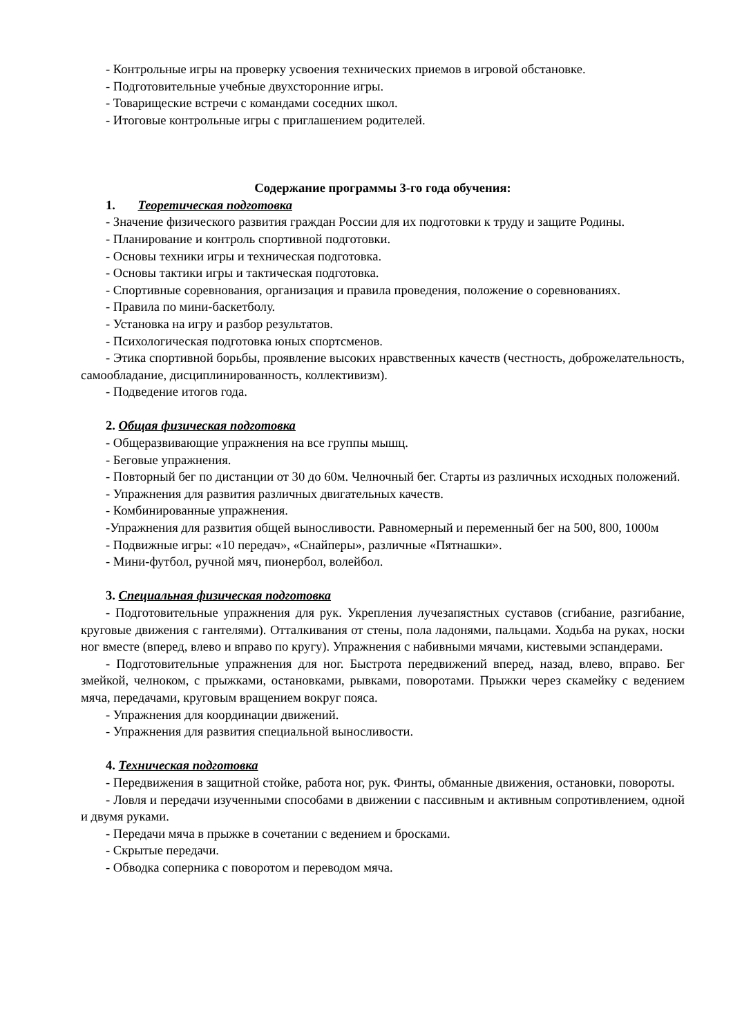- Контрольные игры на проверку усвоения технических приемов в игровой обстановке.
- Подготовительные учебные двухсторонние игры.
- Товарищеские встречи с командами соседних школ.
- Итоговые контрольные игры с приглашением родителей.
Содержание программы 3-го года обучения:
1. Теоретическая подготовка
- Значение физического развития граждан России для их подготовки к труду и защите Родины.
- Планирование и контроль спортивной подготовки.
- Основы техники игры и техническая подготовка.
- Основы тактики игры и тактическая подготовка.
- Спортивные соревнования, организация и правила проведения, положение о соревнованиях.
- Правила по мини-баскетболу.
- Установка на игру и разбор результатов.
- Психологическая подготовка юных спортсменов.
- Этика спортивной борьбы, проявление высоких нравственных качеств (честность, доброжелательность, самообладание, дисциплинированность, коллективизм).
- Подведение итогов года.
2. Общая физическая подготовка
- Общеразвивающие упражнения на все группы мышц.
- Беговые упражнения.
- Повторный бег по дистанции от 30 до 60м. Челночный бег. Старты из различных исходных положений.
- Упражнения для развития различных двигательных качеств.
- Комбинированные упражнения.
-Упражнения для развития общей выносливости. Равномерный и переменный бег на 500, 800, 1000м
- Подвижные игры: «10 передач», «Снайперы», различные «Пятнашки».
- Мини-футбол, ручной мяч, пионербол, волейбол.
3. Специальная физическая подготовка
- Подготовительные упражнения для рук. Укрепления лучезапястных суставов (сгибание, разгибание, круговые движения с гантелями). Отталкивания от стены, пола ладонями, пальцами. Ходьба на руках, носки ног вместе (вперед, влево и вправо по кругу). Упражнения с набивными мячами, кистевыми эспандерами.
- Подготовительные упражнения для ног. Быстрота передвижений вперед, назад, влево, вправо. Бег змейкой, челноком, с прыжками, остановками, рывками, поворотами. Прыжки через скамейку с ведением мяча, передачами, круговым вращением вокруг пояса.
- Упражнения для координации движений.
- Упражнения для развития специальной выносливости.
4. Техническая подготовка
- Передвижения в защитной стойке, работа ног, рук. Финты, обманные движения, остановки, повороты.
- Ловля и передачи изученными способами в движении с пассивным и активным сопротивлением, одной и двумя руками.
- Передачи мяча в прыжке в сочетании с ведением и бросками.
- Скрытые передачи.
- Обводка соперника с поворотом и переводом мяча.